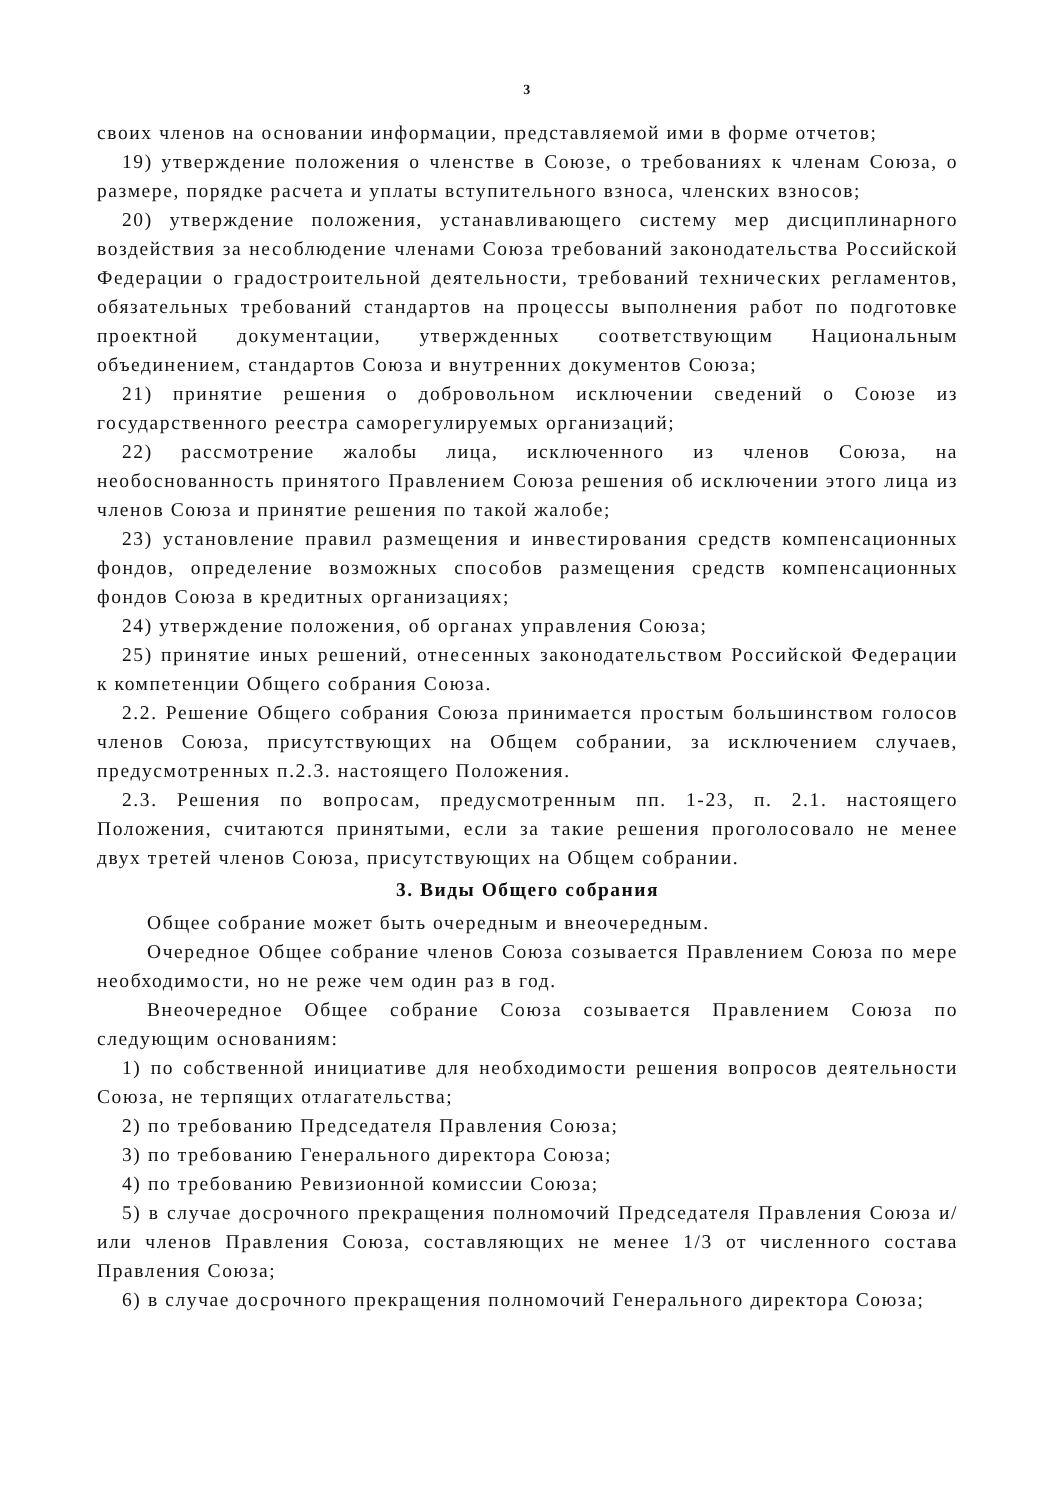3
своих членов на основании информации, представляемой ими в форме отчетов;
19) утверждение положения о членстве в Союзе, о требованиях к членам Союза, о размере, порядке расчета и уплаты вступительного взноса, членских взносов;
20) утверждение положения, устанавливающего систему мер дисциплинарного воздействия за несоблюдение членами Союза требований законодательства Российской Федерации о градостроительной деятельности, требований технических регламентов, обязательных требований стандартов на процессы выполнения работ по подготовке проектной документации, утвержденных соответствующим Национальным объединением, стандартов Союза и внутренних документов Союза;
21) принятие решения о добровольном исключении сведений о Союзе из государственного реестра саморегулируемых организаций;
22) рассмотрение жалобы лица, исключенного из членов Союза, на необоснованность принятого Правлением Союза решения об исключении этого лица из членов Союза и принятие решения по такой жалобе;
23) установление правил размещения и инвестирования средств компенсационных фондов, определение возможных способов размещения средств компенсационных фондов Союза в кредитных организациях;
24) утверждение положения, об органах управления Союза;
25) принятие иных решений, отнесенных законодательством Российской Федерации к компетенции Общего собрания Союза.
2.2. Решение Общего собрания Союза принимается простым большинством голосов членов Союза, присутствующих на Общем собрании, за исключением случаев, предусмотренных п.2.3. настоящего Положения.
2.3. Решения по вопросам, предусмотренным пп. 1-23, п. 2.1. настоящего Положения, считаются принятыми, если за такие решения проголосовало не менее двух третей членов Союза, присутствующих на Общем собрании.
3. Виды Общего собрания
Общее собрание может быть очередным и внеочередным.
Очередное Общее собрание членов Союза созывается Правлением Союза по мере необходимости, но не реже чем один раз в год.
Внеочередное Общее собрание Союза созывается Правлением Союза по следующим основаниям:
1) по собственной инициативе для необходимости решения вопросов деятельности Союза, не терпящих отлагательства;
2) по требованию Председателя Правления Союза;
3) по требованию Генерального директора Союза;
4) по требованию Ревизионной комиссии Союза;
5) в случае досрочного прекращения полномочий Председателя Правления Союза и/или членов Правления Союза, составляющих не менее 1/3 от численного состава Правления Союза;
6) в случае досрочного прекращения полномочий Генерального директора Союза;